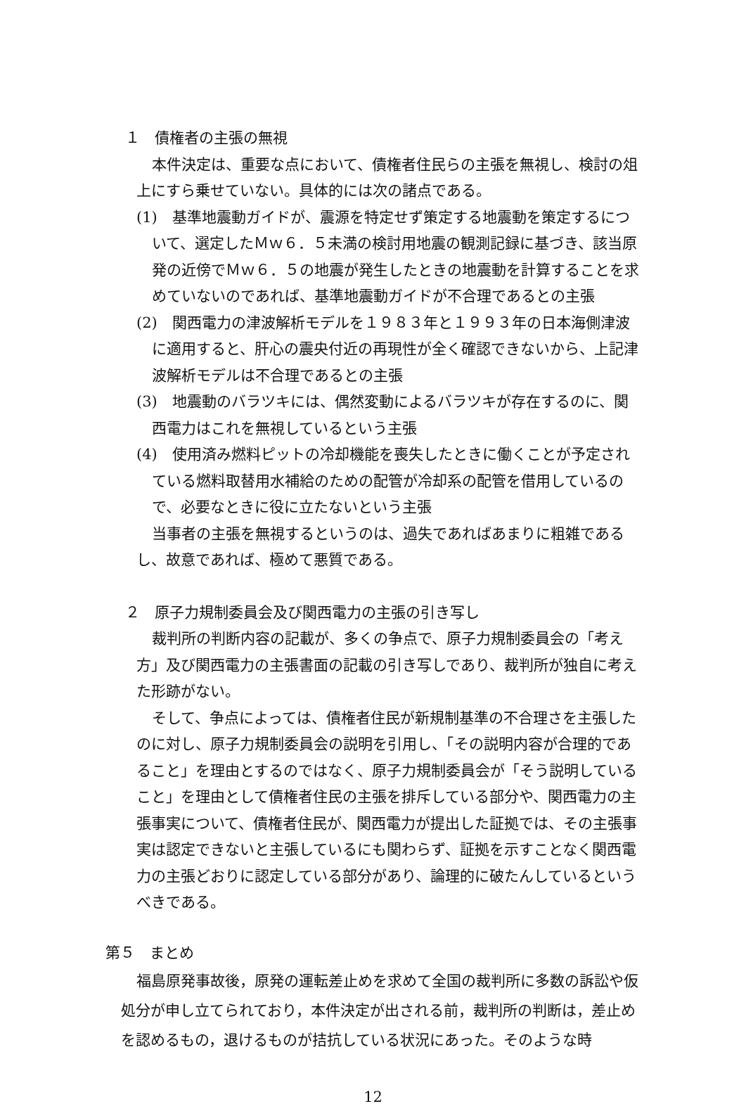１　債権者の主張の無視
本件決定は、重要な点において、債権者住民らの主張を無視し、検討の俎上にすら乗せていない。具体的には次の諸点である。
(1)　基準地震動ガイドが、震源を特定せず策定する地震動を策定するについて、選定したＭｗ６．５未満の検討用地震の観測記録に基づき、該当原発の近傍でＭｗ６．５の地震が発生したときの地震動を計算することを求めていないのであれば、基準地震動ガイドが不合理であるとの主張
(2)　関西電力の津波解析モデルを１９８３年と１９９３年の日本海側津波に適用すると、肝心の震央付近の再現性が全く確認できないから、上記津波解析モデルは不合理であるとの主張
(3)　地震動のバラツキには、偶然変動によるバラツキが存在するのに、関西電力はこれを無視しているという主張
(4)　使用済み燃料ピットの冷却機能を喪失したときに働くことが予定されている燃料取替用水補給のための配管が冷却系の配管を借用しているので、必要なときに役に立たないという主張
当事者の主張を無視するというのは、過失であればあまりに粗雑であるし、故意であれば、極めて悪質である。
２　原子力規制委員会及び関西電力の主張の引き写し
裁判所の判断内容の記載が、多くの争点で、原子力規制委員会の「考え方」及び関西電力の主張書面の記載の引き写しであり、裁判所が独自に考えた形跡がない。
そして、争点によっては、債権者住民が新規制基準の不合理さを主張したのに対し、原子力規制委員会の説明を引用し、「その説明内容が合理的であること」を理由とするのではなく、原子力規制委員会が「そう説明していること」を理由として債権者住民の主張を排斥している部分や、関西電力の主張事実について、債権者住民が、関西電力が提出した証拠では、その主張事実は認定できないと主張しているにも関わらず、証拠を示すことなく関西電力の主張どおりに認定している部分があり、論理的に破たんしているというべきである。
第５　まとめ
福島原発事故後，原発の運転差止めを求めて全国の裁判所に多数の訴訟や仮処分が申し立てられており，本件決定が出される前，裁判所の判断は，差止めを認めるもの，退けるものが拮抗している状況にあった。そのような時
12